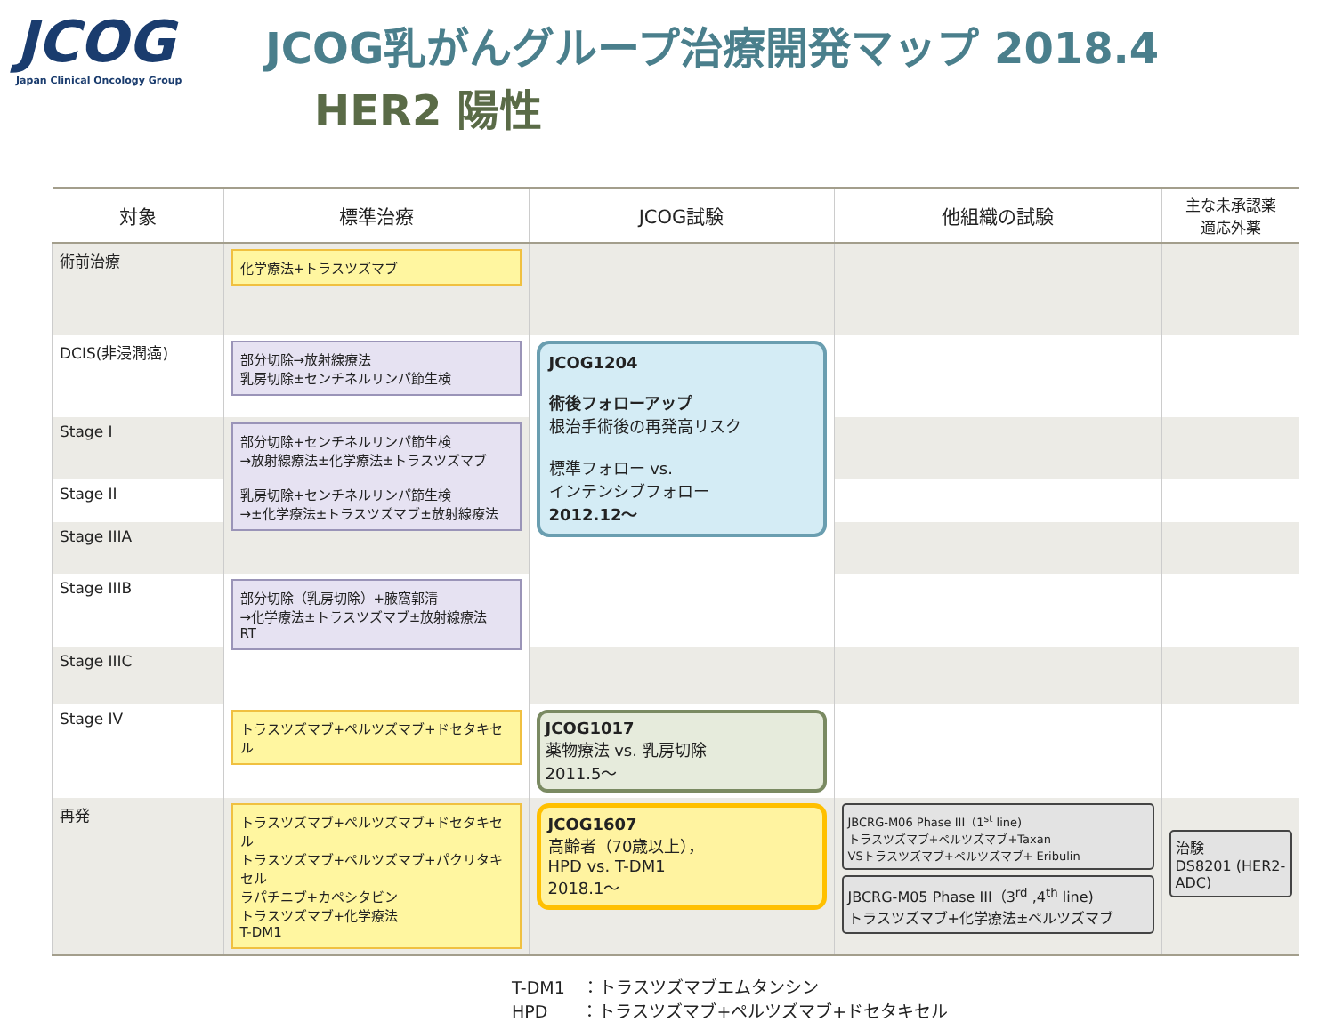JCOG
Japan Clinical Oncology Group
JCOG乳がんグループ治療開発マップ 2018.4
HER2 陽性
| 対象 | 標準治療 | JCOG試験 | 他組織の試験 | 主な未承認薬 適応外薬 |
| --- | --- | --- | --- | --- |
| 術前治療 | 化学療法+トラスツズマブ | | | |
| DCIS(非浸潤癌) | 部分切除→放射線療法 乳房切除±センチネルリンパ節生検 | JCOG1204 術後フォローアップ 根治手術後の再発高リスク 標準フォロー vs. インテンシブフォロー 2012.12〜 | | |
| Stage I | 部分切除+センチネルリンパ節生検 →放射線療法±化学療法±トラスツズマブ 乳房切除+センチネルリンパ節生検 →±化学療法±トラスツズマブ±放射線療法 | | | |
| Stage II | | | | |
| Stage IIIA | | | | |
| Stage IIIB | 部分切除（乳房切除）+腋窩郭清 →化学療法±トラスツズマブ±放射線療法 RT | | | |
| Stage IIIC | | | | |
| Stage IV | トラスツズマブ+ペルツズマブ+ドセタキセル | JCOG1017 薬物療法 vs. 乳房切除 2011.5〜 | | |
| 再発 | トラスツズマブ+ペルツズマブ+ドセタキセル トラスツズマブ+ペルツズマブ+パクリタキセル ラパチニブ+カペシタビン トラスツズマブ+化学療法 T-DM1 | JCOG1607 高齢者（70歳以上）， HPD vs. T-DM1 2018.1〜 | JBCRG-M06 Phase III（1<sup>st</sup> line) トラスツズマブ+ペルツズマブ+Taxan VSトラスツズマブ+ペルツズマブ+ Eribulin JBCRG-M05 Phase III（3<sup>rd</sup> ,4<sup>th</sup> line) トラスツズマブ+化学療法±ペルツズマブ | 治験 DS8201 (HER2-ADC) |
T-DM1　：トラスツズマブエムタンシン
HPD　　：トラスツズマブ+ペルツズマブ+ドセタキセル